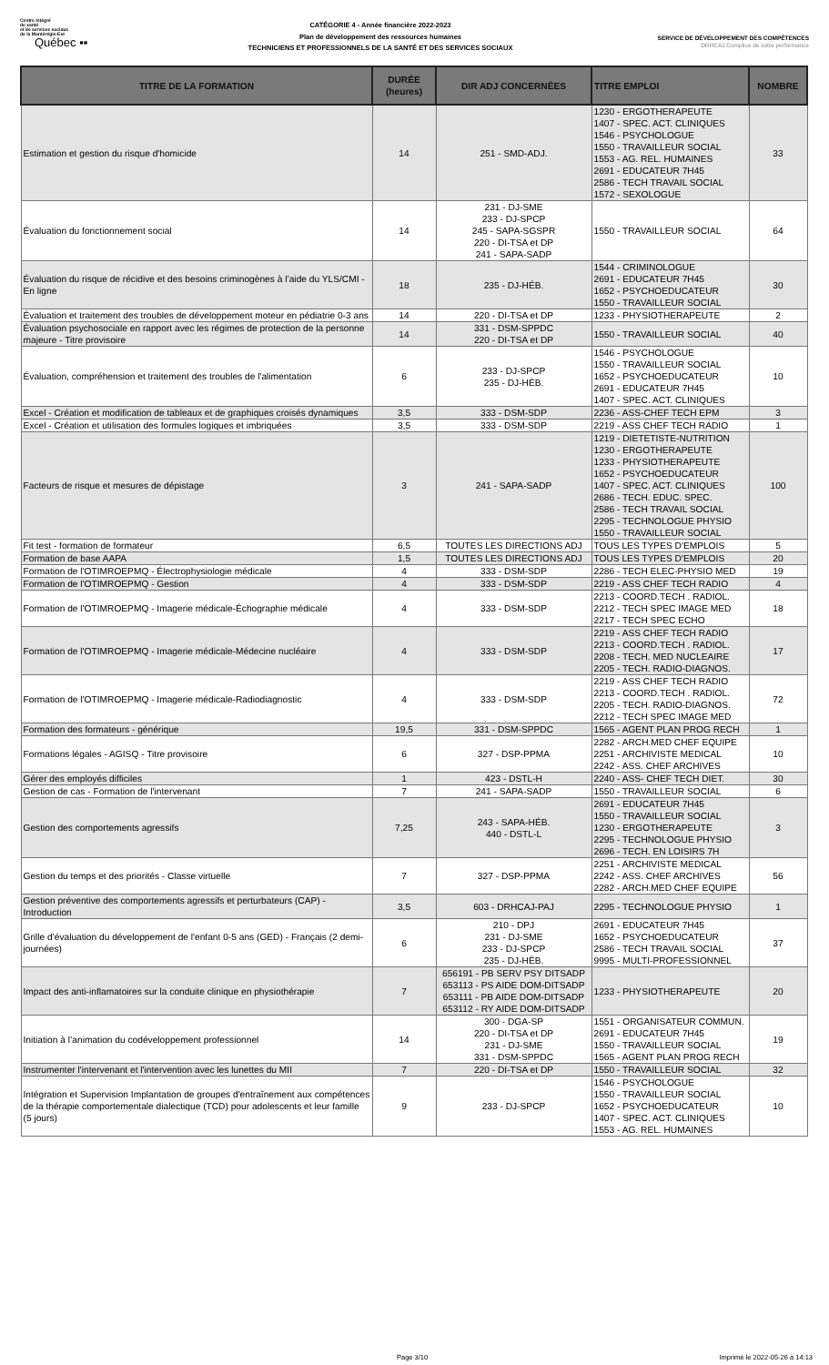Centre intégré
de santé
et de services sociaux
de la Montérégie-Est
Québec ▪▪
CATÉGORIE 4 - Année financière 2022-2023
Plan de développement des ressources humaines
TECHNICIENS ET PROFESSIONNELS DE LA SANTÉ ET DES SERVICES SOCIAUX
SERVICE DE DÉVELOPPEMENT DES COMPÉTENCES DRHCAJ Complice de votre performance
| TITRE DE LA FORMATION | DURÉE (heures) | DIR ADJ CONCERNÉES | TITRE EMPLOI | NOMBRE |
| --- | --- | --- | --- | --- |
| Estimation et gestion du risque d'homicide | 14 | 251 - SMD-ADJ. | 1230 - ERGOTHERAPEUTE 1407 - SPEC. ACT. CLINIQUES 1546 - PSYCHOLOGUE 1550 - TRAVAILLEUR SOCIAL 1553 - AG. REL. HUMAINES 2691 - EDUCATEUR 7H45 2586 - TECH TRAVAIL SOCIAL 1572 - SEXOLOGUE | 33 |
| Évaluation du fonctionnement social | 14 | 231 - DJ-SME 233 - DJ-SPCP 245 - SAPA-SGSPR 220 - DI-TSA et DP 241 - SAPA-SADP | 1550 - TRAVAILLEUR SOCIAL | 64 |
| Évaluation du risque de récidive et des besoins criminogènes à l’aide du YLS/CMI - En ligne | 18 | 235 - DJ-HÉB. | 1544 - CRIMINOLOGUE 2691 - EDUCATEUR 7H45 1652 - PSYCHOEDUCATEUR 1550 - TRAVAILLEUR SOCIAL | 30 |
| Évaluation et traitement des troubles de développement moteur en pédiatrie 0-3 ans | 14 | 220 - DI-TSA et DP | 1233 - PHYSIOTHERAPEUTE | 2 |
| Évaluation psychosociale en rapport avec les régimes de protection de la personne majeure - Titre provisoire | 14 | 331 - DSM-SPPDC 220 - DI-TSA et DP | 1550 - TRAVAILLEUR SOCIAL | 40 |
| Évaluation, compréhension et traitement des troubles de l'alimentation | 6 | 233 - DJ-SPCP 235 - DJ-HÉB. | 1546 - PSYCHOLOGUE 1550 - TRAVAILLEUR SOCIAL 1652 - PSYCHOEDUCATEUR 2691 - EDUCATEUR 7H45 1407 - SPEC. ACT. CLINIQUES | 10 |
| Excel - Création et modification de tableaux et de graphiques croisés dynamiques | 3,5 | 333 - DSM-SDP | 2236 - ASS-CHEF TECH EPM | 3 |
| Excel - Création et utilisation des formules logiques et imbriquées | 3,5 | 333 - DSM-SDP | 2219 - ASS CHEF TECH RADIO | 1 |
| Facteurs de risque et mesures de dépistage | 3 | 241 - SAPA-SADP | 1219 - DIETETISTE-NUTRITION 1230 - ERGOTHERAPEUTE 1233 - PHYSIOTHERAPEUTE 1652 - PSYCHOEDUCATEUR 1407 - SPEC. ACT. CLINIQUES 2686 - TECH. EDUC. SPEC. 2586 - TECH TRAVAIL SOCIAL 2295 - TECHNOLOGUE PHYSIO 1550 - TRAVAILLEUR SOCIAL | 100 |
| Fit test - formation de formateur | 6,5 | TOUTES LES DIRECTIONS ADJ | TOUS LES TYPES D'EMPLOIS | 5 |
| Formation de base AAPA | 1,5 | TOUTES LES DIRECTIONS ADJ | TOUS LES TYPES D'EMPLOIS | 20 |
| Formation de l'OTIMROEPMQ - Électrophysiologie médicale | 4 | 333 - DSM-SDP | 2286 - TECH ELEC-PHYSIO MED | 19 |
| Formation de l'OTIMROEPMQ - Gestion | 4 | 333 - DSM-SDP | 2219 - ASS CHEF TECH RADIO | 4 |
| Formation de l'OTIMROEPMQ - Imagerie médicale-Échographie médicale | 4 | 333 - DSM-SDP | 2213 - COORD.TECH . RADIOL. 2212 - TECH SPEC IMAGE MED 2217 - TECH SPEC ECHO | 18 |
| Formation de l'OTIMROEPMQ - Imagerie médicale-Médecine nucléaire | 4 | 333 - DSM-SDP | 2219 - ASS CHEF TECH RADIO 2213 - COORD.TECH . RADIOL. 2208 - TECH. MED NUCLEAIRE 2205 - TECH. RADIO-DIAGNOS. | 17 |
| Formation de l'OTIMROEPMQ - Imagerie médicale-Radiodiagnostic | 4 | 333 - DSM-SDP | 2219 - ASS CHEF TECH RADIO 2213 - COORD.TECH . RADIOL. 2205 - TECH. RADIO-DIAGNOS. 2212 - TECH SPEC IMAGE MED | 72 |
| Formation des formateurs - générique | 19,5 | 331 - DSM-SPPDC | 1565 - AGENT PLAN PROG RECH | 1 |
| Formations légales - AGISQ - Titre provisoire | 6 | 327 - DSP-PPMA | 2282 - ARCH.MED CHEF EQUIPE 2251 - ARCHIVISTE MEDICAL 2242 - ASS. CHEF ARCHIVES | 10 |
| Gérer des employés difficiles | 1 | 423 - DSTL-H | 2240 - ASS- CHEF TECH DIET. | 30 |
| Gestion de cas - Formation de l'intervenant | 7 | 241 - SAPA-SADP | 1550 - TRAVAILLEUR SOCIAL | 6 |
| Gestion des comportements agressifs | 7,25 | 243 - SAPA-HÉB. 440 - DSTL-L | 2691 - EDUCATEUR 7H45 1550 - TRAVAILLEUR SOCIAL 1230 - ERGOTHERAPEUTE 2295 - TECHNOLOGUE PHYSIO 2696 - TECH. EN LOISIRS 7H | 3 |
| Gestion du temps et des priorités - Classe virtuelle | 7 | 327 - DSP-PPMA | 2251 - ARCHIVISTE MEDICAL 2242 - ASS. CHEF ARCHIVES 2282 - ARCH.MED CHEF EQUIPE | 56 |
| Gestion préventive des comportements agressifs et perturbateurs (CAP) - Introduction | 3,5 | 603 - DRHCAJ-PAJ | 2295 - TECHNOLOGUE PHYSIO | 1 |
| Grille d'évaluation du développement de l'enfant 0-5 ans (GED) - Français (2 demi-journées) | 6 | 210 - DPJ 231 - DJ-SME 233 - DJ-SPCP 235 - DJ-HÉB. | 2691 - EDUCATEUR 7H45 1652 - PSYCHOEDUCATEUR 2586 - TECH TRAVAIL SOCIAL 9995 - MULTI-PROFESSIONNEL | 37 |
| Impact des anti-inflamatoires sur la conduite clinique en physiothérapie | 7 | 656191 - PB SERV PSY DITSADP 653113 - PS AIDE DOM-DITSADP 653111 - PB AIDE DOM-DITSADP 653112 - RY AIDE DOM-DITSADP | 1233 - PHYSIOTHERAPEUTE | 20 |
| Initiation à l’animation du codéveloppement professionnel | 14 | 300 - DGA-SP 220 - DI-TSA et DP 231 - DJ-SME 331 - DSM-SPPDC | 1551 - ORGANISATEUR COMMUN. 2691 - EDUCATEUR 7H45 1550 - TRAVAILLEUR SOCIAL 1565 - AGENT PLAN PROG RECH | 19 |
| Instrumenter l'intervenant et l'intervention avec les lunettes du MII | 7 | 220 - DI-TSA et DP | 1550 - TRAVAILLEUR SOCIAL | 32 |
| Intégration et Supervision Implantation de groupes d'entraînement aux compétences de la thérapie comportementale dialectique (TCD) pour adolescents et leur famille (5 jours) | 9 | 233 - DJ-SPCP | 1546 - PSYCHOLOGUE 1550 - TRAVAILLEUR SOCIAL 1652 - PSYCHOEDUCATEUR 1407 - SPEC. ACT. CLINIQUES 1553 - AG. REL. HUMAINES | 10 |
Page 3/10 Imprimé le 2022-05-26 à 14:13